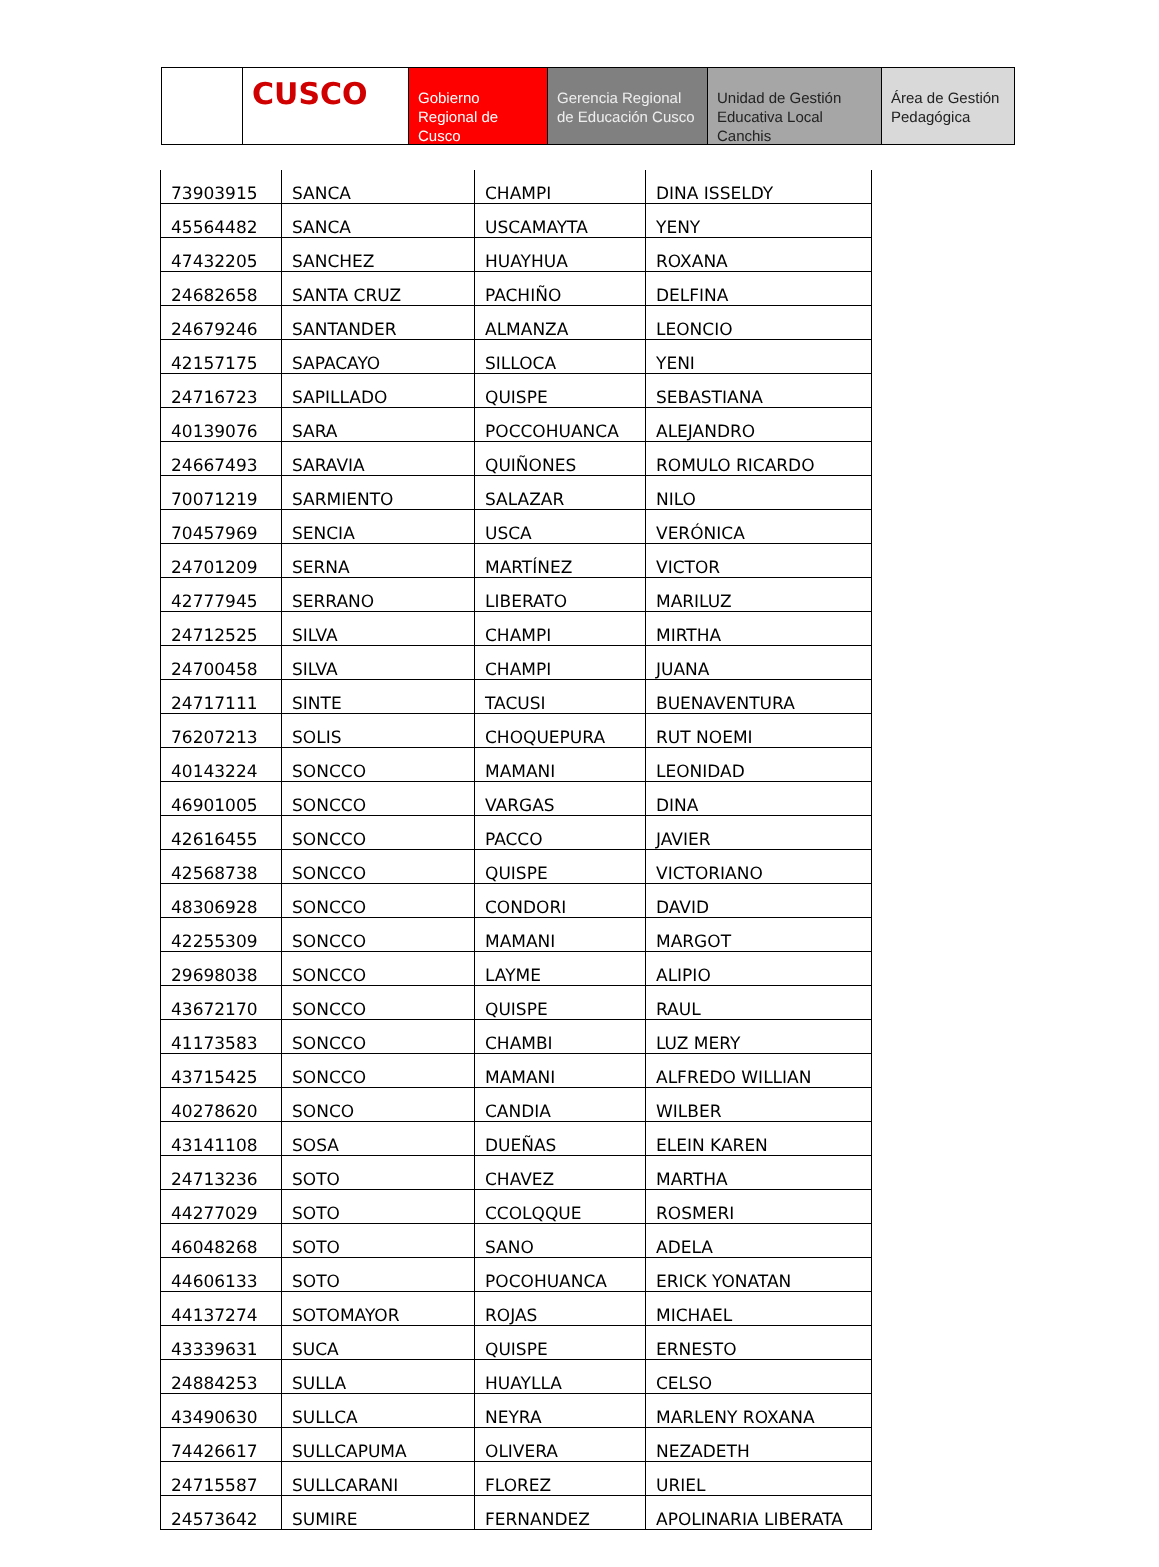CUSCO
Gobierno Regional de Cusco
Gerencia Regional de Educación Cusco
Unidad de Gestión Educativa Local Canchis
Área de Gestión Pedagógica
| 73903915 | SANCA | CHAMPI | DINA ISSELDY |
| 45564482 | SANCA | USCAMAYTA | YENY |
| 47432205 | SANCHEZ | HUAYHUA | ROXANA |
| 24682658 | SANTA CRUZ | PACHIÑO | DELFINA |
| 24679246 | SANTANDER | ALMANZA | LEONCIO |
| 42157175 | SAPACAYO | SILLOCA | YENI |
| 24716723 | SAPILLADO | QUISPE | SEBASTIANA |
| 40139076 | SARA | POCCOHUANCA | ALEJANDRO |
| 24667493 | SARAVIA | QUIÑONES | ROMULO RICARDO |
| 70071219 | SARMIENTO | SALAZAR | NILO |
| 70457969 | SENCIA | USCA | VERÓNICA |
| 24701209 | SERNA | MARTÍNEZ | VICTOR |
| 42777945 | SERRANO | LIBERATO | MARILUZ |
| 24712525 | SILVA | CHAMPI | MIRTHA |
| 24700458 | SILVA | CHAMPI | JUANA |
| 24717111 | SINTE | TACUSI | BUENAVENTURA |
| 76207213 | SOLIS | CHOQUEPURA | RUT NOEMI |
| 40143224 | SONCCO | MAMANI | LEONIDAD |
| 46901005 | SONCCO | VARGAS | DINA |
| 42616455 | SONCCO | PACCO | JAVIER |
| 42568738 | SONCCO | QUISPE | VICTORIANO |
| 48306928 | SONCCO | CONDORI | DAVID |
| 42255309 | SONCCO | MAMANI | MARGOT |
| 29698038 | SONCCO | LAYME | ALIPIO |
| 43672170 | SONCCO | QUISPE | RAUL |
| 41173583 | SONCCO | CHAMBI | LUZ MERY |
| 43715425 | SONCCO | MAMANI | ALFREDO WILLIAN |
| 40278620 | SONCO | CANDIA | WILBER |
| 43141108 | SOSA | DUEÑAS | ELEIN KAREN |
| 24713236 | SOTO | CHAVEZ | MARTHA |
| 44277029 | SOTO | CCOLQQUE | ROSMERI |
| 46048268 | SOTO | SANO | ADELA |
| 44606133 | SOTO | POCOHUANCA | ERICK YONATAN |
| 44137274 | SOTOMAYOR | ROJAS | MICHAEL |
| 43339631 | SUCA | QUISPE | ERNESTO |
| 24884253 | SULLA | HUAYLLA | CELSO |
| 43490630 | SULLCA | NEYRA | MARLENY ROXANA |
| 74426617 | SULLCAPUMA | OLIVERA | NEZADETH |
| 24715587 | SULLCARANI | FLOREZ | URIEL |
| 24573642 | SUMIRE | FERNANDEZ | APOLINARIA LIBERATA |